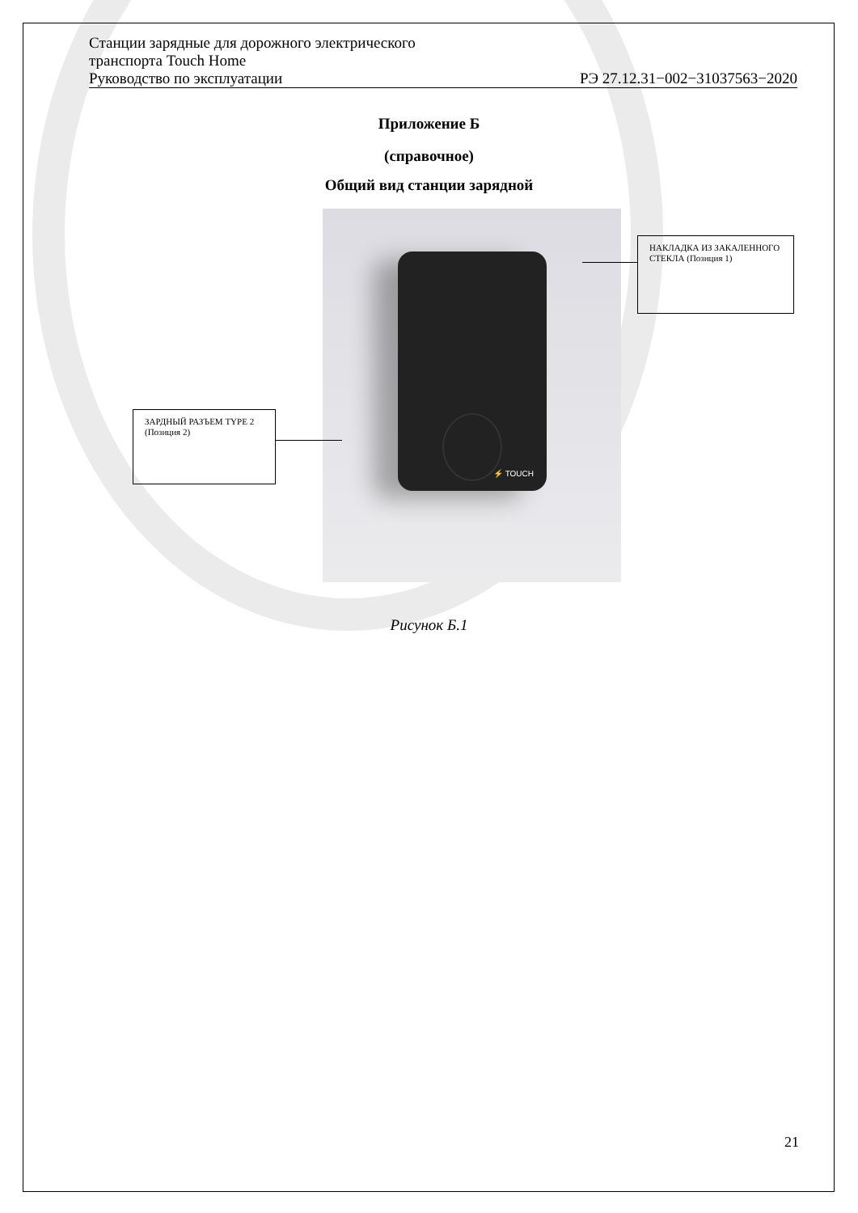Станции зарядные для дорожного электрического
транспорта Touch Home
Руководство по эксплуатации РЭ 27.12.31−002−31037563−2020
Приложение Б
(справочное)
Общий вид станции зарядной
⚡ TOUCH
НАКЛАДКА ИЗ ЗАКАЛЕННОГО СТЕКЛА (Позиция 1)
ЗАРДНЫЙ РАЗЪЕМ TYPE 2 (Позиция 2)
Рисунок Б.1
21